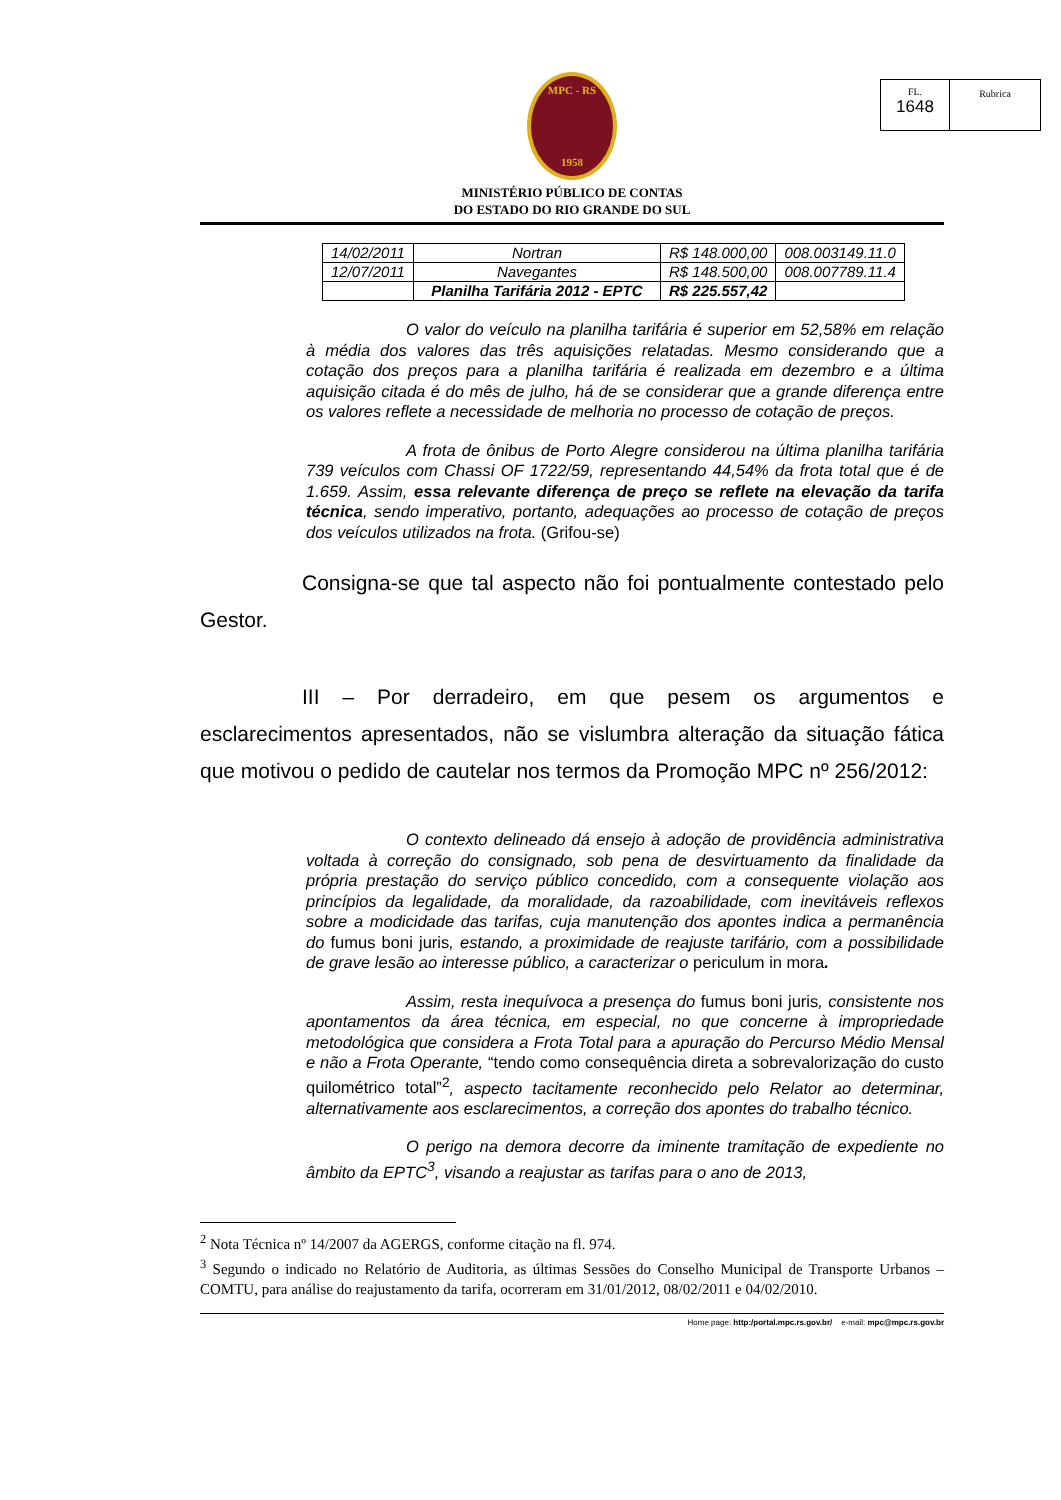FL.
1648
Rubrica
MPC - RS
1958
MINISTÉRIO PÚBLICO DE CONTAS
DO ESTADO DO RIO GRANDE DO SUL
| 14/02/2011 | Nortran | R$ 148.000,00 | 008.003149.11.0 |
| 12/07/2011 | Navegantes | R$ 148.500,00 | 008.007789.11.4 |
| | Planilha Tarifária 2012 - EPTC | R$ 225.557,42 | |
O valor do veículo na planilha tarifária é superior em 52,58% em relação à média dos valores das três aquisições relatadas. Mesmo considerando que a cotação dos preços para a planilha tarifária é realizada em dezembro e a última aquisição citada é do mês de julho, há de se considerar que a grande diferença entre os valores reflete a necessidade de melhoria no processo de cotação de preços.
A frota de ônibus de Porto Alegre considerou na última planilha tarifária 739 veículos com Chassi OF 1722/59, representando 44,54% da frota total que é de 1.659. Assim, essa relevante diferença de preço se reflete na elevação da tarifa técnica, sendo imperativo, portanto, adequações ao processo de cotação de preços dos veículos utilizados na frota. (Grifou-se)
Consigna-se que tal aspecto não foi pontualmente contestado pelo Gestor.
III – Por derradeiro, em que pesem os argumentos e esclarecimentos apresentados, não se vislumbra alteração da situação fática que motivou o pedido de cautelar nos termos da Promoção MPC nº 256/2012:
O contexto delineado dá ensejo à adoção de providência administrativa voltada à correção do consignado, sob pena de desvirtuamento da finalidade da própria prestação do serviço público concedido, com a consequente violação aos princípios da legalidade, da moralidade, da razoabilidade, com inevitáveis reflexos sobre a modicidade das tarifas, cuja manutenção dos apontes indica a permanência do fumus boni juris, estando, a proximidade de reajuste tarifário, com a possibilidade de grave lesão ao interesse público, a caracterizar o periculum in mora.
Assim, resta inequívoca a presença do fumus boni juris, consistente nos apontamentos da área técnica, em especial, no que concerne à impropriedade metodológica que considera a Frota Total para a apuração do Percurso Médio Mensal e não a Frota Operante, “tendo como consequência direta a sobrevalorização do custo quilométrico total”<sup>2</sup>, aspecto tacitamente reconhecido pelo Relator ao determinar, alternativamente aos esclarecimentos, a correção dos apontes do trabalho técnico.
O perigo na demora decorre da iminente tramitação de expediente no âmbito da EPTC<sup>3</sup>, visando a reajustar as tarifas para o ano de 2013,
<sup>2</sup> Nota Técnica nº 14/2007 da AGERGS, conforme citação na fl. 974.
<sup>3</sup> Segundo o indicado no Relatório de Auditoria, as últimas Sessões do Conselho Municipal de Transporte Urbanos – COMTU, para análise do reajustamento da tarifa, ocorreram em 31/01/2012, 08/02/2011 e 04/02/2010.
Home page: http:/portal.mpc.rs.gov.br/ e-mail: mpc@mpc.rs.gov.br